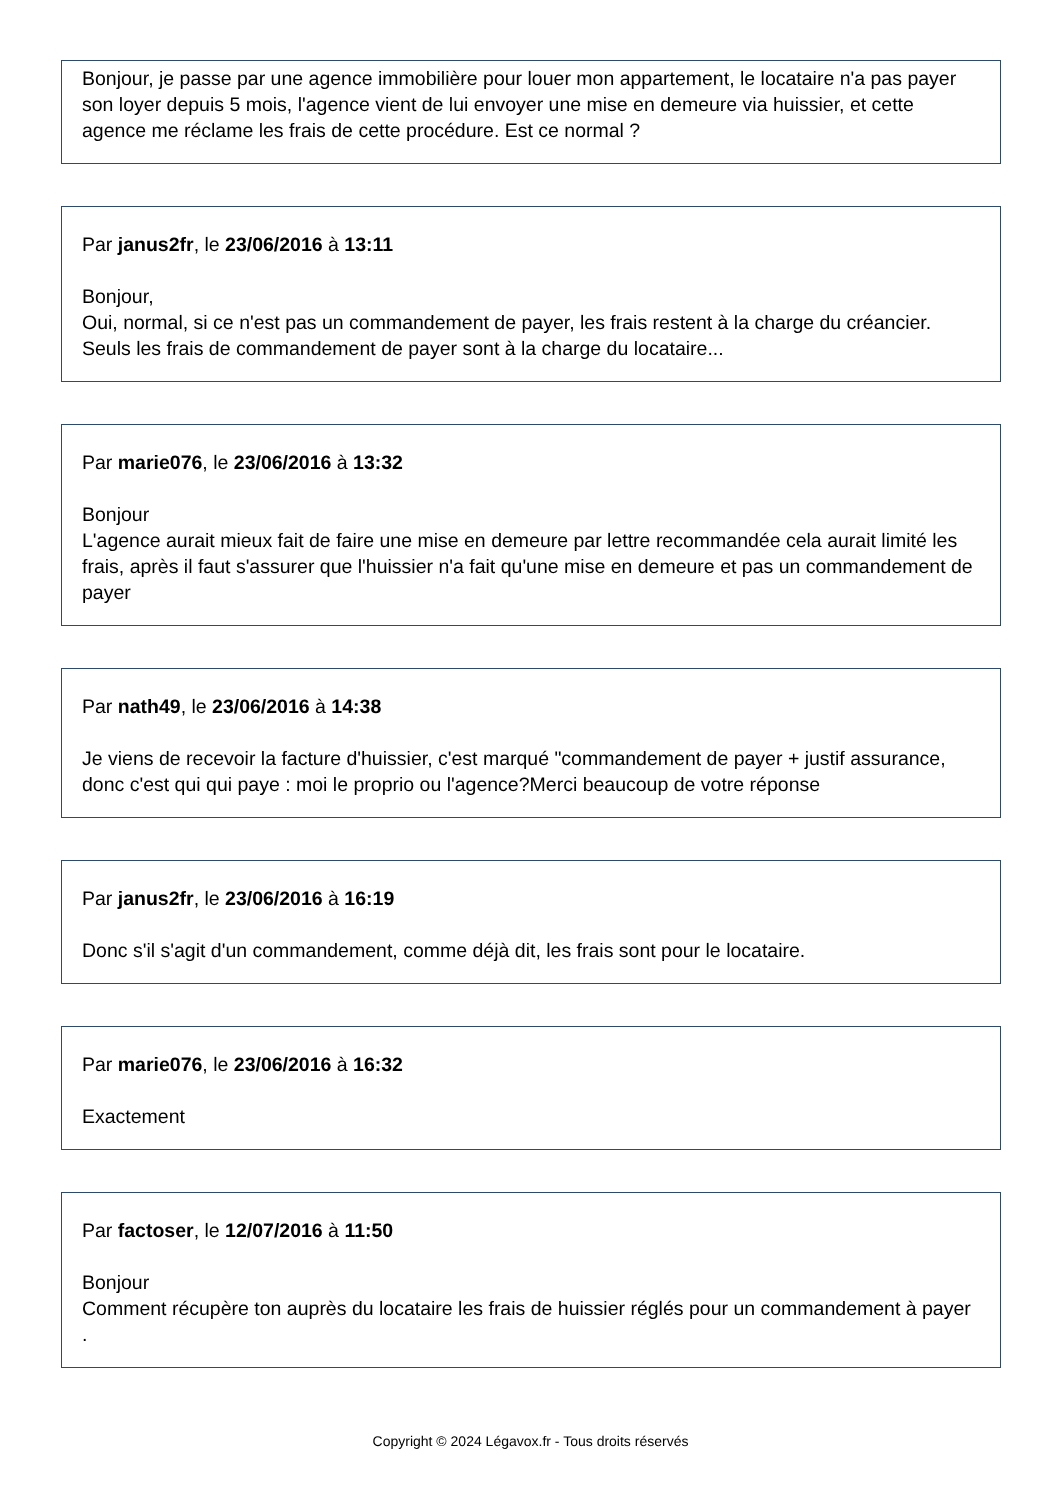Bonjour, je passe par une agence immobilière pour louer mon appartement, le locataire n'a pas payer son loyer depuis 5 mois, l'agence vient de lui envoyer une mise en demeure via huissier, et cette agence me réclame les frais de cette procédure. Est ce normal ?
Par janus2fr, le 23/06/2016 à 13:11
Bonjour,
Oui, normal, si ce n'est pas un commandement de payer, les frais restent à la charge du créancier. Seuls les frais de commandement de payer sont à la charge du locataire...
Par marie076, le 23/06/2016 à 13:32
Bonjour
L'agence aurait mieux fait de faire une mise en demeure par lettre recommandée cela aurait limité les frais, après il faut s'assurer que l'huissier n'a fait qu'une mise en demeure et pas un commandement de payer
Par nath49, le 23/06/2016 à 14:38
Je viens de recevoir la facture d'huissier, c'est marqué "commandement de payer + justif assurance, donc c'est qui qui paye : moi le proprio ou l'agence?Merci beaucoup de votre réponse
Par janus2fr, le 23/06/2016 à 16:19
Donc s'il s'agit d'un commandement, comme déjà dit, les frais sont pour le locataire.
Par marie076, le 23/06/2016 à 16:32
Exactement
Par factoser, le 12/07/2016 à 11:50
Bonjour
Comment récupère ton auprès du locataire les frais de huissier réglés pour un commandement à payer .
Copyright © 2024 Légavox.fr - Tous droits réservés